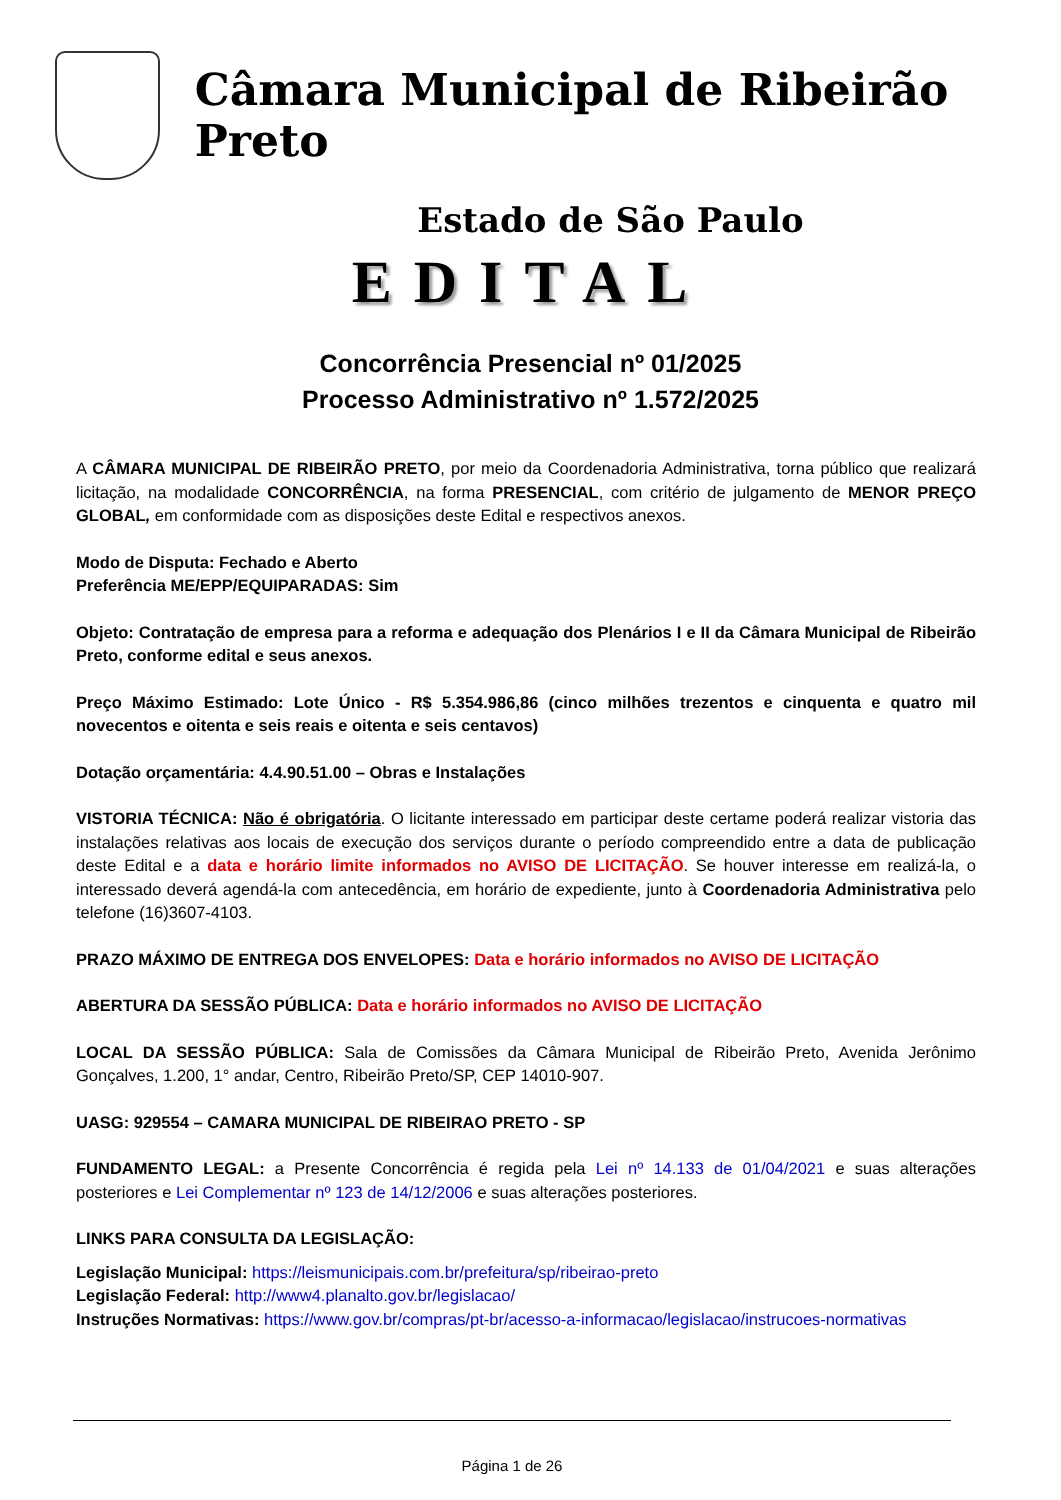Câmara Municipal de Ribeirão Preto
Estado de São Paulo
EDITAL
Concorrência Presencial nº 01/2025
Processo Administrativo nº 1.572/2025
A CÂMARA MUNICIPAL DE RIBEIRÃO PRETO, por meio da Coordenadoria Administrativa, torna público que realizará licitação, na modalidade CONCORRÊNCIA, na forma PRESENCIAL, com critério de julgamento de MENOR PREÇO GLOBAL, em conformidade com as disposições deste Edital e respectivos anexos.
Modo de Disputa: Fechado e Aberto
Preferência ME/EPP/EQUIPARADAS: Sim
Objeto: Contratação de empresa para a reforma e adequação dos Plenários I e II da Câmara Municipal de Ribeirão Preto, conforme edital e seus anexos.
Preço Máximo Estimado: Lote Único - R$ 5.354.986,86 (cinco milhões trezentos e cinquenta e quatro mil novecentos e oitenta e seis reais e oitenta e seis centavos)
Dotação orçamentária: 4.4.90.51.00 – Obras e Instalações
VISTORIA TÉCNICA: Não é obrigatória. O licitante interessado em participar deste certame poderá realizar vistoria das instalações relativas aos locais de execução dos serviços durante o período compreendido entre a data de publicação deste Edital e a data e horário limite informados no AVISO DE LICITAÇÃO. Se houver interesse em realizá-la, o interessado deverá agendá-la com antecedência, em horário de expediente, junto à Coordenadoria Administrativa pelo telefone (16)3607-4103.
PRAZO MÁXIMO DE ENTREGA DOS ENVELOPES: Data e horário informados no AVISO DE LICITAÇÃO
ABERTURA DA SESSÃO PÚBLICA: Data e horário informados no AVISO DE LICITAÇÃO
LOCAL DA SESSÃO PÚBLICA: Sala de Comissões da Câmara Municipal de Ribeirão Preto, Avenida Jerônimo Gonçalves, 1.200, 1° andar, Centro, Ribeirão Preto/SP, CEP 14010-907.
UASG: 929554 – CAMARA MUNICIPAL DE RIBEIRAO PRETO - SP
FUNDAMENTO LEGAL: a Presente Concorrência é regida pela Lei nº 14.133 de 01/04/2021 e suas alterações posteriores e Lei Complementar nº 123 de 14/12/2006 e suas alterações posteriores.
LINKS PARA CONSULTA DA LEGISLAÇÃO:
Legislação Municipal: https://leismunicipais.com.br/prefeitura/sp/ribeirao-preto
Legislação Federal: http://www4.planalto.gov.br/legislacao/
Instruções Normativas: https://www.gov.br/compras/pt-br/acesso-a-informacao/legislacao/instrucoes-normativas
Página 1 de 26